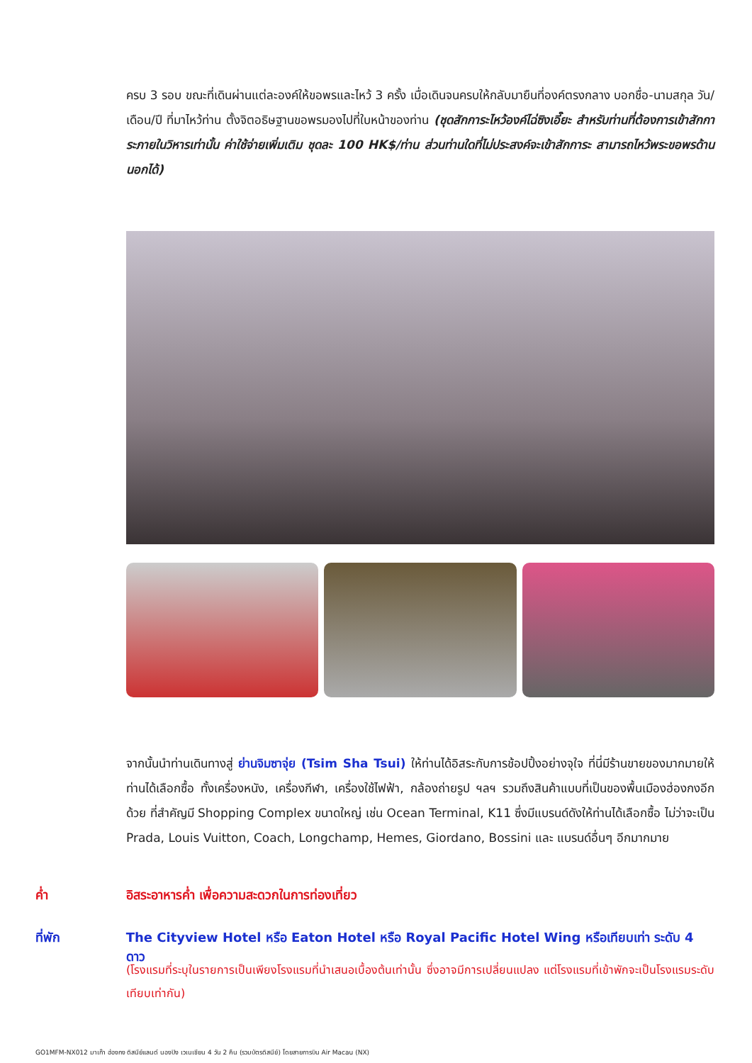ครบ 3 รอบ ขณะที่เดินผ่านแต่ละองค์ให้ขอพรและไหว้ 3 ครั้ง เมื่อเดินจนครบให้กลับมายืนที่องค์ตรงกลาง บอกชื่อ-นามสกุล วัน/เดือน/ปี ที่มาไหว้ท่าน ตั้งจิตอธิษฐานขอพรมองไปที่ใบหน้าของท่าน (ชุดสักการะไหว้องค์ไฉ่ซิงเอี๊ยะ สำหรับท่านที่ต้องการเข้าสักการะภายในวิหารเท่านั้น ค่าใช้จ่ายเพิ่มเติม ชุดละ 100 HK$/ท่าน ส่วนท่านใดที่ไม่ประสงค์จะเข้าสักการะ สามารถไหว้พระขอพรด้านนอกได้)
จากนั้นนำท่านเดินทางสู่ ย่านจิมซาจุ่ย (Tsim Sha Tsui) ให้ท่านได้อิสระกับการช้อปปิ้งอย่างจุใจ ที่นี่มีร้านขายของมากมายให้ท่านได้เลือกซื้อ ทั้งเครื่องหนัง, เครื่องกีฬา, เครื่องใช้ไฟฟ้า, กล้องถ่ายรูป ฯลฯ รวมถึงสินค้าแบบที่เป็นของพื้นเมืองฮ่องกงอีกด้วย ที่สำคัญมี Shopping Complex ขนาดใหญ่ เช่น Ocean Terminal, K11 ซึ่งมีแบรนด์ดังให้ท่านได้เลือกซื้อ ไม่ว่าจะเป็น Prada, Louis Vuitton, Coach, Longchamp, Hemes, Giordano, Bossini และ แบรนด์อื่นๆ อีกมากมาย
ค่ำ อิสระอาหารค่ำ เพื่อความสะดวกในการท่องเที่ยว
ที่พัก The Cityview Hotel หรือ Eaton Hotel หรือ Royal Pacific Hotel Wing หรือเทียบเท่า ระดับ 4 ดาว
(โรงแรมที่ระบุในรายการเป็นเพียงโรงแรมที่นำเสนอเบื้องต้นเท่านั้น ซึ่งอาจมีการเปลี่ยนแปลง แต่โรงแรมที่เข้าพักจะเป็นโรงแรมระดับเทียบเท่ากัน)
GO1MFM-NX012 มาเก๊า ฮ่องกง ดิสนีย์แลนด์ นองปิง เวเนเชียน 4 วัน 2 คืน (รวมบัตรดิสนีย์) โดยสายการบิน Air Macau (NX)